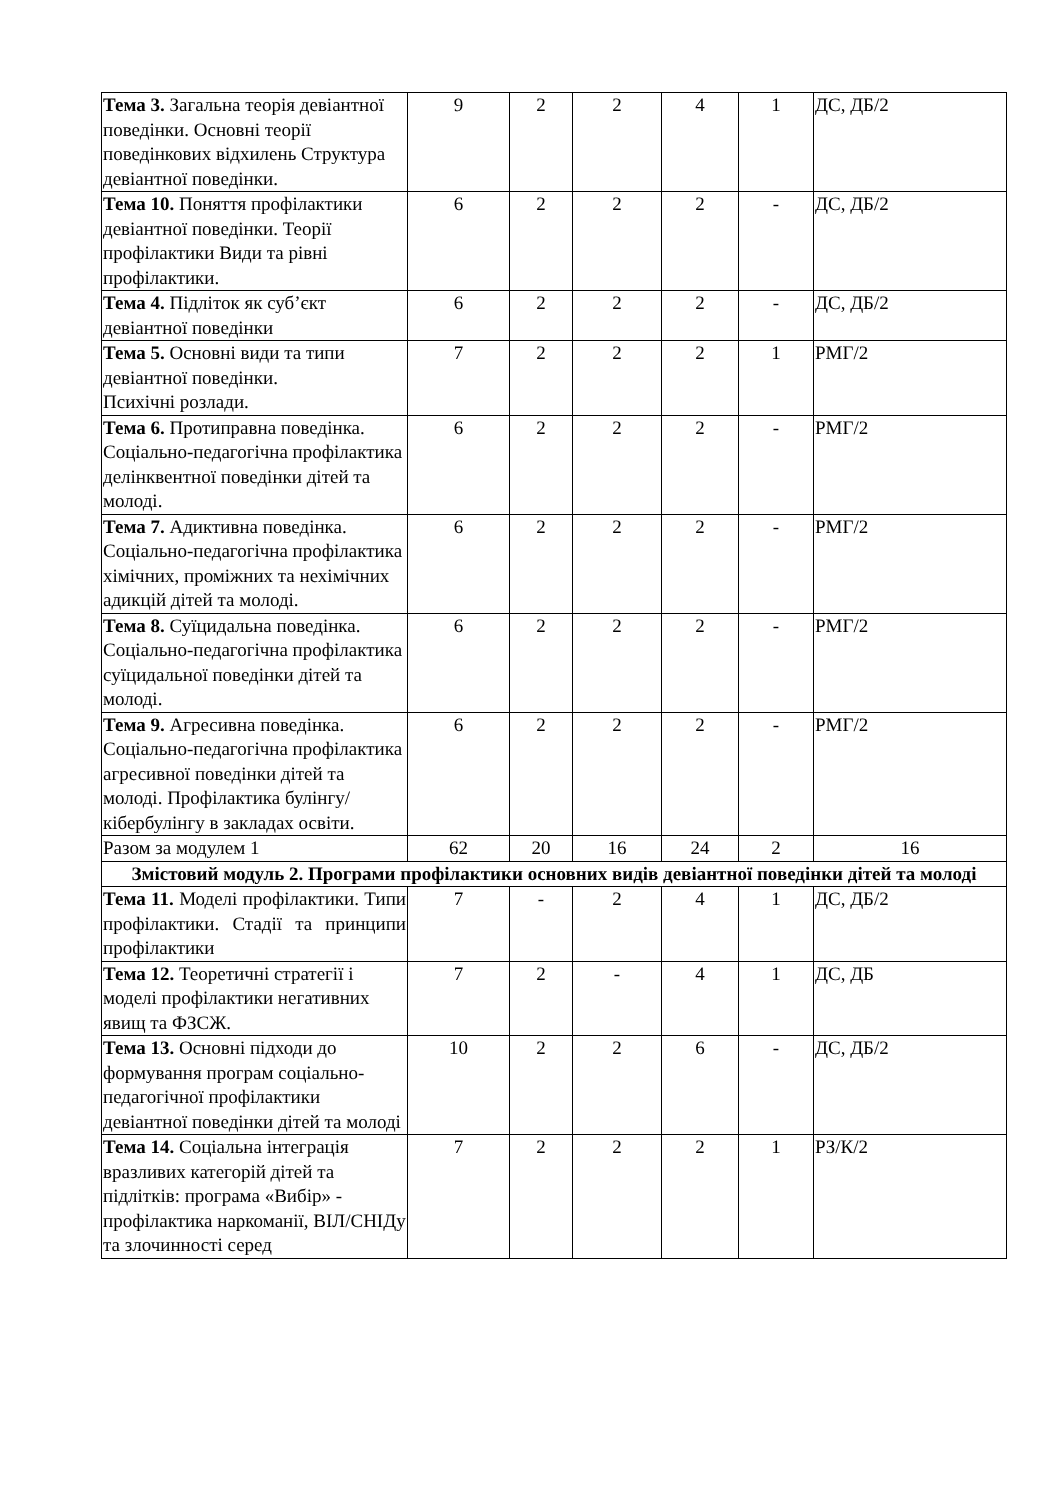| Тема 3. Загальна теорія девіантної поведінки. Основні теорії поведінкових відхилень Структура девіантної поведінки. | 9 | 2 | 2 | 4 | 1 | ДС, ДБ/2 |
| Тема 10. Поняття профілактики девіантної поведінки. Теорії профілактики Види та рівні профілактики. | 6 | 2 | 2 | 2 | - | ДС, ДБ/2 |
| Тема 4. Підліток як суб’єкт девіантної поведінки | 6 | 2 | 2 | 2 | - | ДС, ДБ/2 |
| Тема 5. Основні види та типи девіантної поведінки. Психічні розлади. | 7 | 2 | 2 | 2 | 1 | РМГ/2 |
| Тема 6. Протиправна поведінка. Соціально-педагогічна профілактика делінквентної поведінки дітей та молоді. | 6 | 2 | 2 | 2 | - | РМГ/2 |
| Тема 7. Адиктивна поведінка. Соціально-педагогічна профілактика хімічних, проміжних та нехімічних адикцій дітей та молоді. | 6 | 2 | 2 | 2 | - | РМГ/2 |
| Тема 8. Суїцидальна поведінка. Соціально-педагогічна профілактика суїцидальної поведінки дітей та молоді. | 6 | 2 | 2 | 2 | - | РМГ/2 |
| Тема 9. Агресивна поведінка. Соціально-педагогічна профілактика агресивної поведінки дітей та молоді. Профілактика булінгу/кібербулінгу в закладах освіти. | 6 | 2 | 2 | 2 | - | РМГ/2 |
| Разом за модулем 1 | 62 | 20 | 16 | 24 | 2 | 16 |
| Змістовий модуль 2. Програми профілактики основних видів девіантної поведінки дітей та молоді | | | | | | |
| Тема 11. Моделі профілактики. Типи профілактики. Стадії та принципи профілактики | 7 | - | 2 | 4 | 1 | ДС, ДБ/2 |
| Тема 12. Теоретичні стратегії і моделі профілактики негативних явищ та ФЗСЖ. | 7 | 2 | - | 4 | 1 | ДС, ДБ |
| Тема 13. Основні підходи до формування програм соціально-педагогічної профілактики девіантної поведінки дітей та молоді | 10 | 2 | 2 | 6 | - | ДС, ДБ/2 |
| Тема 14. Соціальна інтеграція вразливих категорій дітей та підлітків: програма «Вибір» - профілактика наркоманії, ВІЛ/СНІДу та злочинності серед | 7 | 2 | 2 | 2 | 1 | РЗ/К/2 |